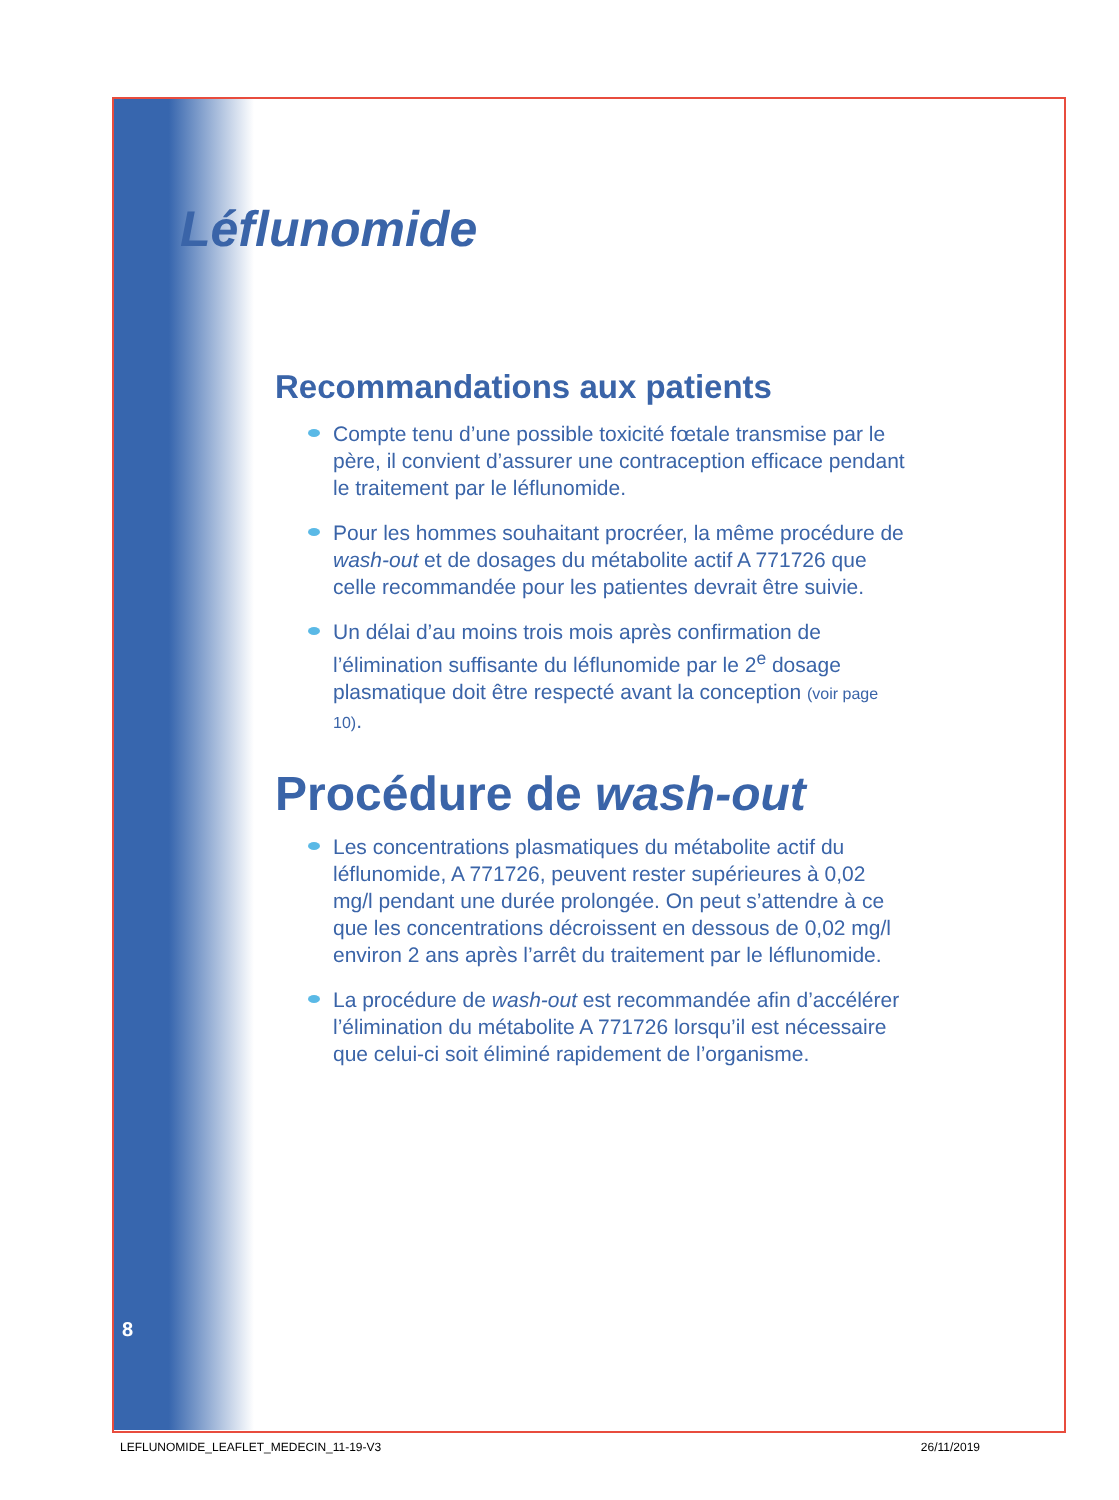Léflunomide
Recommandations aux patients
Compte tenu d’une possible toxicité fœtale transmise par le père, il convient d’assurer une contraception efficace pendant le traitement par le léflunomide.
Pour les hommes souhaitant procréer, la même procédure de wash-out et de dosages du métabolite actif A 771726 que celle recommandée pour les patientes devrait être suivie.
Un délai d’au moins trois mois après confirmation de l’élimination suffisante du léflunomide par le 2<sup>e</sup> dosage plasmatique doit être respecté avant la conception (voir page 10).
Procédure de wash-out
Les concentrations plasmatiques du métabolite actif du léflunomide, A 771726, peuvent rester supérieures à 0,02 mg/l pendant une durée prolongée. On peut s’attendre à ce que les concentrations décroissent en dessous de 0,02 mg/l environ 2 ans après l’arrêt du traitement par le léflunomide.
La procédure de wash-out est recommandée afin d’accélérer l’élimination du métabolite A 771726 lorsqu’il est nécessaire que celui-ci soit éliminé rapidement de l’organisme.
8
LEFLUNOMIDE_LEAFLET_MEDECIN_11-19-V3 26/11/2019